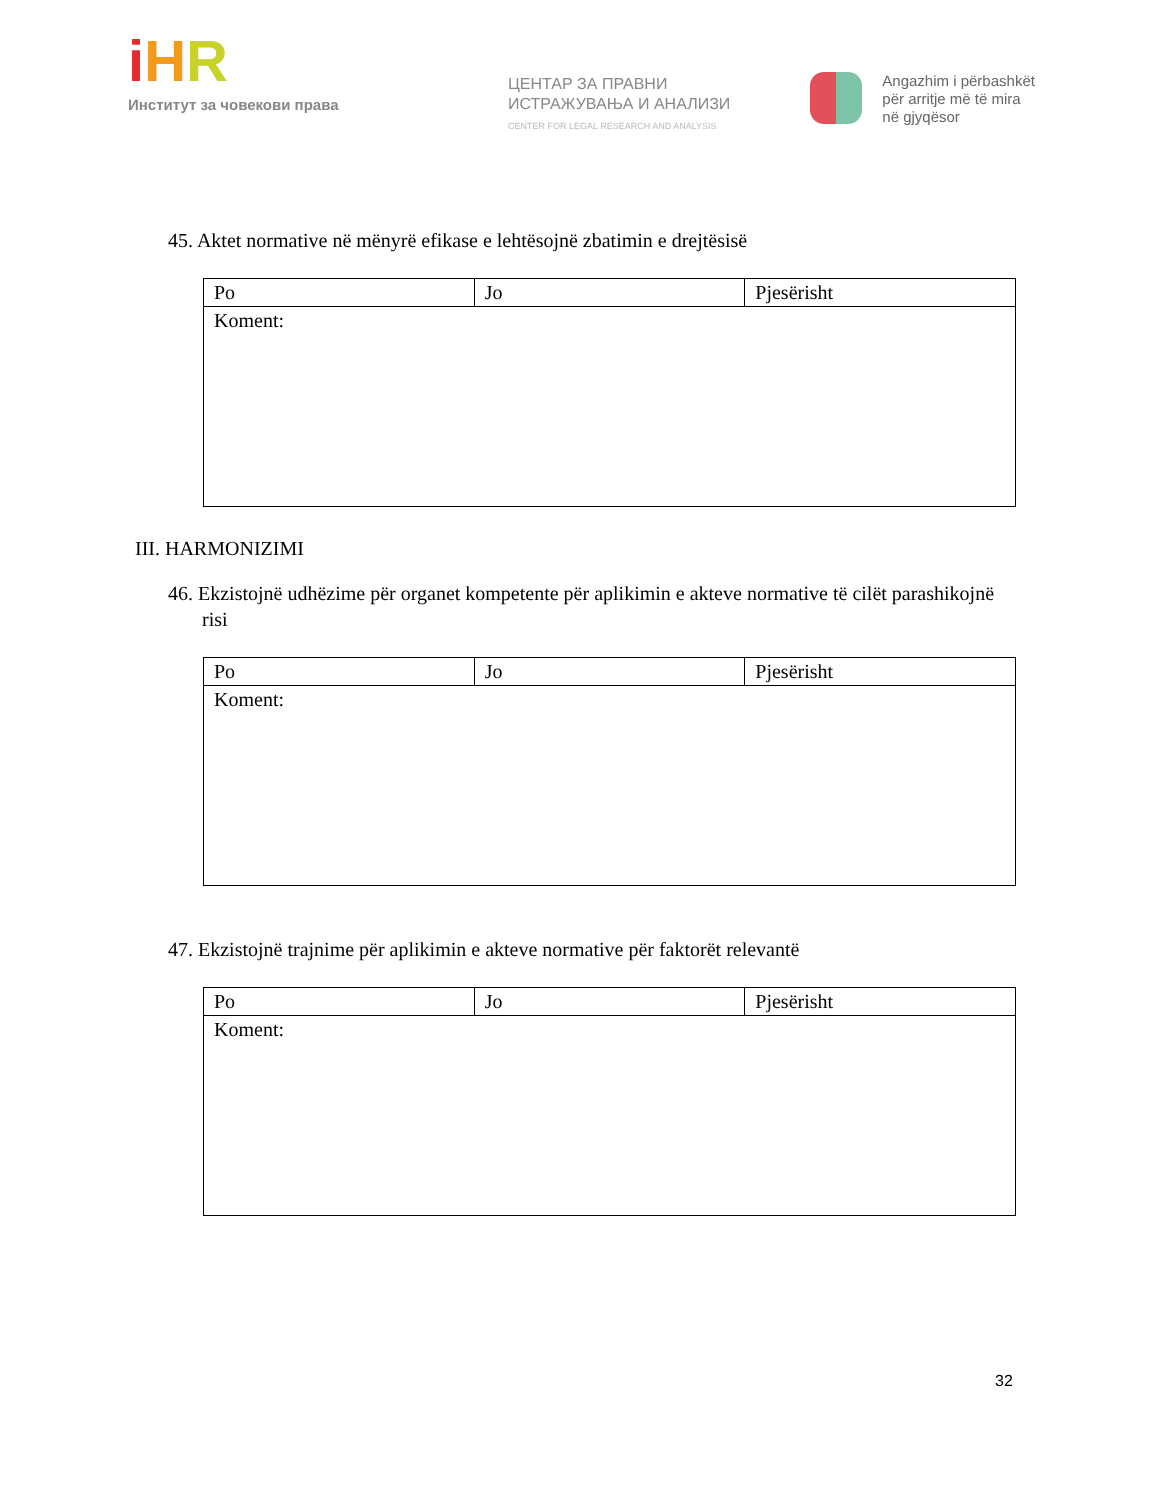iHR
Институт за човекови права
ЦЕНТАР ЗА ПРАВНИ
ИСТРАЖУВАЊА И АНАЛИЗИ
CENTER FOR LEGAL RESEARCH AND ANALYSIS
Angazhim i përbashkët
për arritje më të mira
në gjyqësor
45. Aktet normative në mënyrë efikase e lehtësojnë zbatimin e drejtësisë
| Po | Jo | Pjesërisht |
| Koment: | | |
III. HARMONIZIMI
46. Ekzistojnë udhëzime për organet kompetente për aplikimin e akteve normative të cilët parashikojnë risi
| Po | Jo | Pjesërisht |
| Koment: | | |
47. Ekzistojnë trajnime për aplikimin e akteve normative për faktorët relevantë
| Po | Jo | Pjesërisht |
| Koment: | | |
32